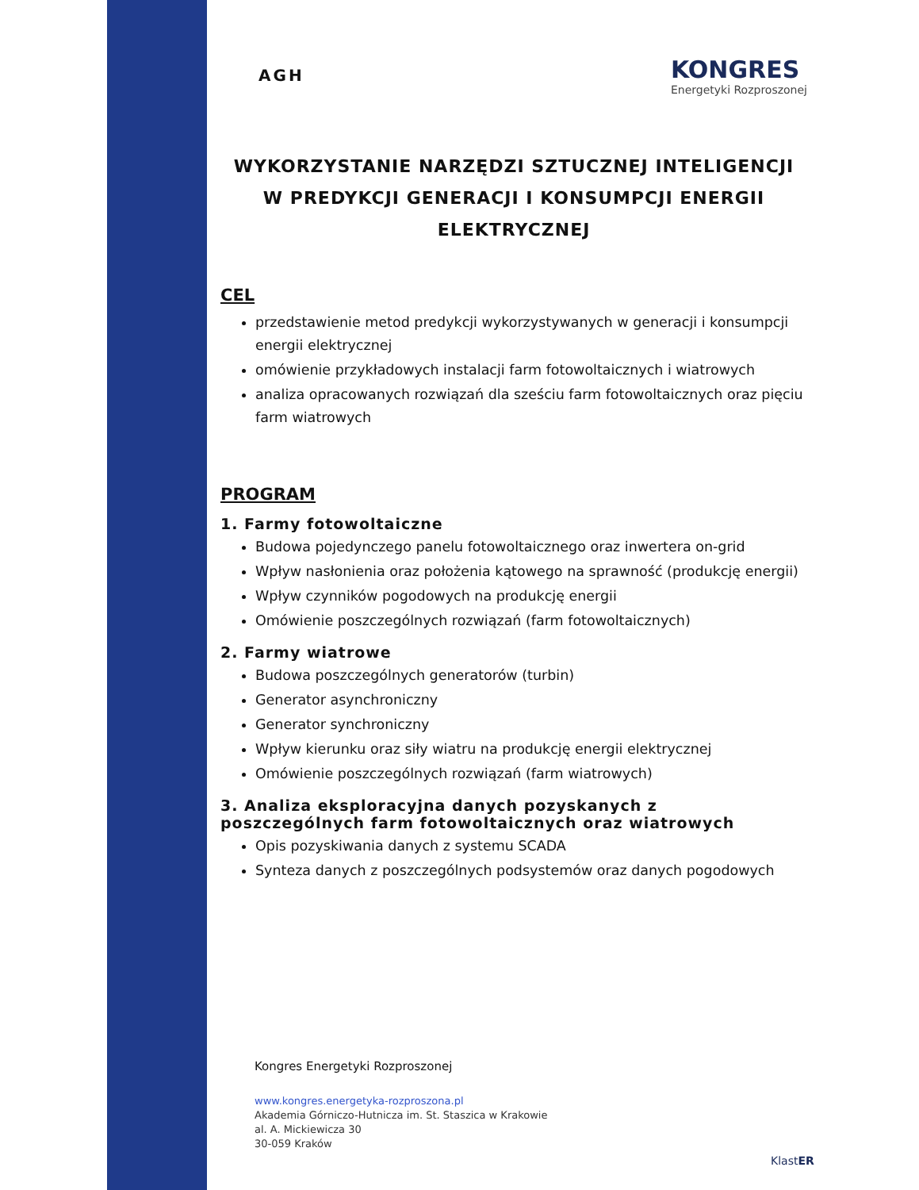AGH
KONGRES
Energetyki Rozproszonej
WYKORZYSTANIE NARZĘDZI SZTUCZNEJ INTELIGENCJI
W PREDYKCJI GENERACJI I KONSUMPCJI ENERGII ELEKTRYCZNEJ
CEL
przedstawienie metod predykcji wykorzystywanych w generacji i konsumpcji energii elektrycznej
omówienie przykładowych instalacji farm fotowoltaicznych i wiatrowych
analiza opracowanych rozwiązań dla sześciu farm fotowoltaicznych oraz pięciu farm wiatrowych
PROGRAM
1. Farmy fotowoltaiczne
Budowa pojedynczego panelu fotowoltaicznego oraz inwertera on-grid
Wpływ nasłonienia oraz położenia kątowego na sprawność (produkcję energii)
Wpływ czynników pogodowych na produkcję energii
Omówienie poszczególnych rozwiązań (farm fotowoltaicznych)
2. Farmy wiatrowe
Budowa poszczególnych generatorów (turbin)
Generator asynchroniczny
Generator synchroniczny
Wpływ kierunku oraz siły wiatru na produkcję energii elektrycznej
Omówienie poszczególnych rozwiązań (farm wiatrowych)
3. Analiza eksploracyjna danych pozyskanych z poszczególnych farm fotowoltaicznych oraz wiatrowych
Opis pozyskiwania danych z systemu SCADA
Synteza danych z poszczególnych podsystemów oraz danych pogodowych
Kongres Energetyki Rozproszonej
www.kongres.energetyka-rozproszona.pl
Akademia Górniczo-Hutnicza im. St. Staszica w Krakowie
al. A. Mickiewicza 30
30-059 Kraków
KlastER